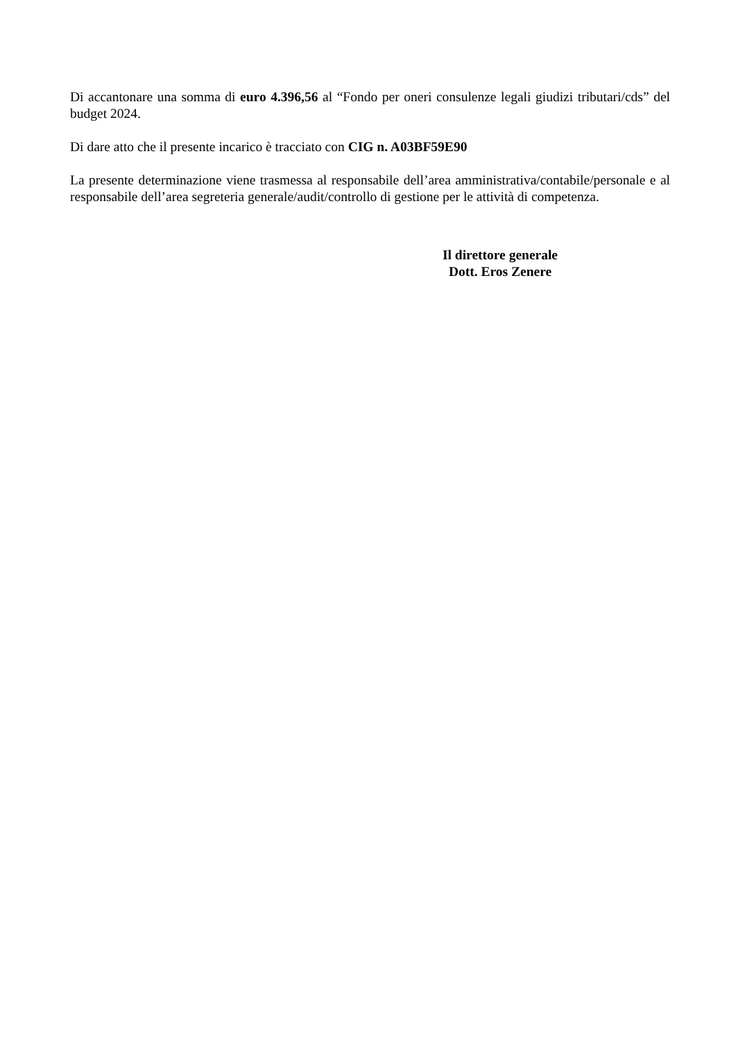Di accantonare una somma di euro 4.396,56 al “Fondo per oneri consulenze legali giudizi tributari/cds” del budget 2024.
Di dare atto che il presente incarico è tracciato con CIG n. A03BF59E90
La presente determinazione viene trasmessa al responsabile dell’area amministrativa/contabile/personale e al responsabile dell’area segreteria generale/audit/controllo di gestione per le attività di competenza.
Il direttore generale
Dott. Eros Zenere